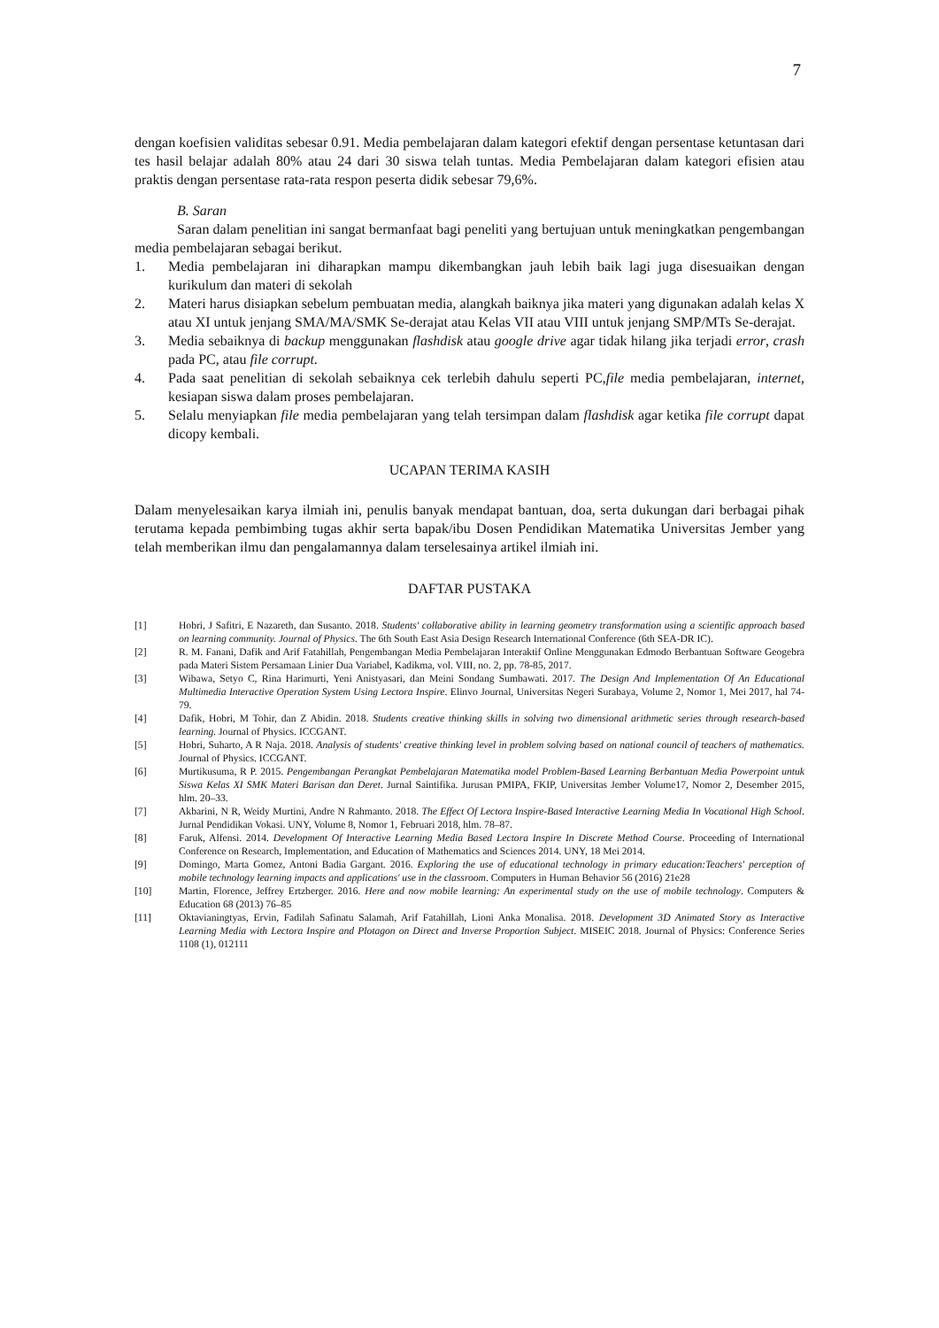7
dengan koefisien validitas sebesar 0.91. Media pembelajaran dalam kategori efektif dengan persentase ketuntasan dari tes hasil belajar adalah 80% atau 24 dari 30 siswa telah tuntas. Media Pembelajaran dalam kategori efisien atau praktis dengan persentase rata-rata respon peserta didik sebesar 79,6%.
B. Saran
Saran dalam penelitian ini sangat bermanfaat bagi peneliti yang bertujuan untuk meningkatkan pengembangan media pembelajaran sebagai berikut.
1. Media pembelajaran ini diharapkan mampu dikembangkan jauh lebih baik lagi juga disesuaikan dengan kurikulum dan materi di sekolah
2. Materi harus disiapkan sebelum pembuatan media, alangkah baiknya jika materi yang digunakan adalah kelas X atau XI untuk jenjang SMA/MA/SMK Se-derajat atau Kelas VII atau VIII untuk jenjang SMP/MTs Se-derajat.
3. Media sebaiknya di backup menggunakan flashdisk atau google drive agar tidak hilang jika terjadi error, crash pada PC, atau file corrupt.
4. Pada saat penelitian di sekolah sebaiknya cek terlebih dahulu seperti PC,file media pembelajaran, internet, kesiapan siswa dalam proses pembelajaran.
5. Selalu menyiapkan file media pembelajaran yang telah tersimpan dalam flashdisk agar ketika file corrupt dapat dicopy kembali.
UCAPAN TERIMA KASIH
Dalam menyelesaikan karya ilmiah ini, penulis banyak mendapat bantuan, doa, serta dukungan dari berbagai pihak terutama kepada pembimbing tugas akhir serta bapak/ibu Dosen Pendidikan Matematika Universitas Jember yang telah memberikan ilmu dan pengalamannya dalam terselesainya artikel ilmiah ini.
DAFTAR PUSTAKA
[1] Hobri, J Safitri, E Nazareth, dan Susanto. 2018. Students' collaborative ability in learning geometry transformation using a scientific approach based on learning community. Journal of Physics. The 6th South East Asia Design Research International Conference (6th SEA-DR IC).
[2] R. M. Fanani, Dafik and Arif Fatahillah, Pengembangan Media Pembelajaran Interaktif Online Menggunakan Edmodo Berbantuan Software Geogebra pada Materi Sistem Persamaan Linier Dua Variabel, Kadikma, vol. VIII, no. 2, pp. 78-85, 2017.
[3] Wibawa, Setyo C, Rina Harimurti, Yeni Anistyasari, dan Meini Sondang Sumbawati. 2017. The Design And Implementation Of An Educational Multimedia Interactive Operation System Using Lectora Inspire. Elinvo Journal, Universitas Negeri Surabaya, Volume 2, Nomor 1, Mei 2017, hal 74-79.
[4] Dafik, Hobri, M Tohir, dan Z Abidin. 2018. Students creative thinking skills in solving two dimensional arithmetic series through research-based learning. Journal of Physics. ICCGANT.
[5] Hobri, Suharto, A R Naja. 2018. Analysis of students' creative thinking level in problem solving based on national council of teachers of mathematics. Journal of Physics. ICCGANT.
[6] Murtikusuma, R P. 2015. Pengembangan Perangkat Pembelajaran Matematika model Problem-Based Learning Berbantuan Media Powerpoint untuk Siswa Kelas XI SMK Materi Barisan dan Deret. Jurnal Saintifika. Jurusan PMIPA, FKIP, Universitas Jember Volume17, Nomor 2, Desember 2015, hlm. 20–33.
[7] Akbarini, N R, Weidy Murtini, Andre N Rahmanto. 2018. The Effect Of Lectora Inspire-Based Interactive Learning Media In Vocational High School. Jurnal Pendidikan Vokasi. UNY, Volume 8, Nomor 1, Februari 2018, hlm. 78–87.
[8] Faruk, Alfensi. 2014. Development Of Interactive Learning Media Based Lectora Inspire In Discrete Method Course. Proceeding of International Conference on Research, Implementation, and Education of Mathematics and Sciences 2014. UNY, 18 Mei 2014.
[9] Domingo, Marta Gomez, Antoni Badia Gargant. 2016. Exploring the use of educational technology in primary education:Teachers' perception of mobile technology learning impacts and applications' use in the classroom. Computers in Human Behavior 56 (2016) 21e28
[10] Martin, Florence, Jeffrey Ertzberger. 2016. Here and now mobile learning: An experimental study on the use of mobile technology. Computers & Education 68 (2013) 76–85
[11] Oktavianingtyas, Ervin, Fadilah Safinatu Salamah, Arif Fatahillah, Lioni Anka Monalisa. 2018. Development 3D Animated Story as Interactive Learning Media with Lectora Inspire and Plotagon on Direct and Inverse Proportion Subject. MISEIC 2018. Journal of Physics: Conference Series 1108 (1), 012111